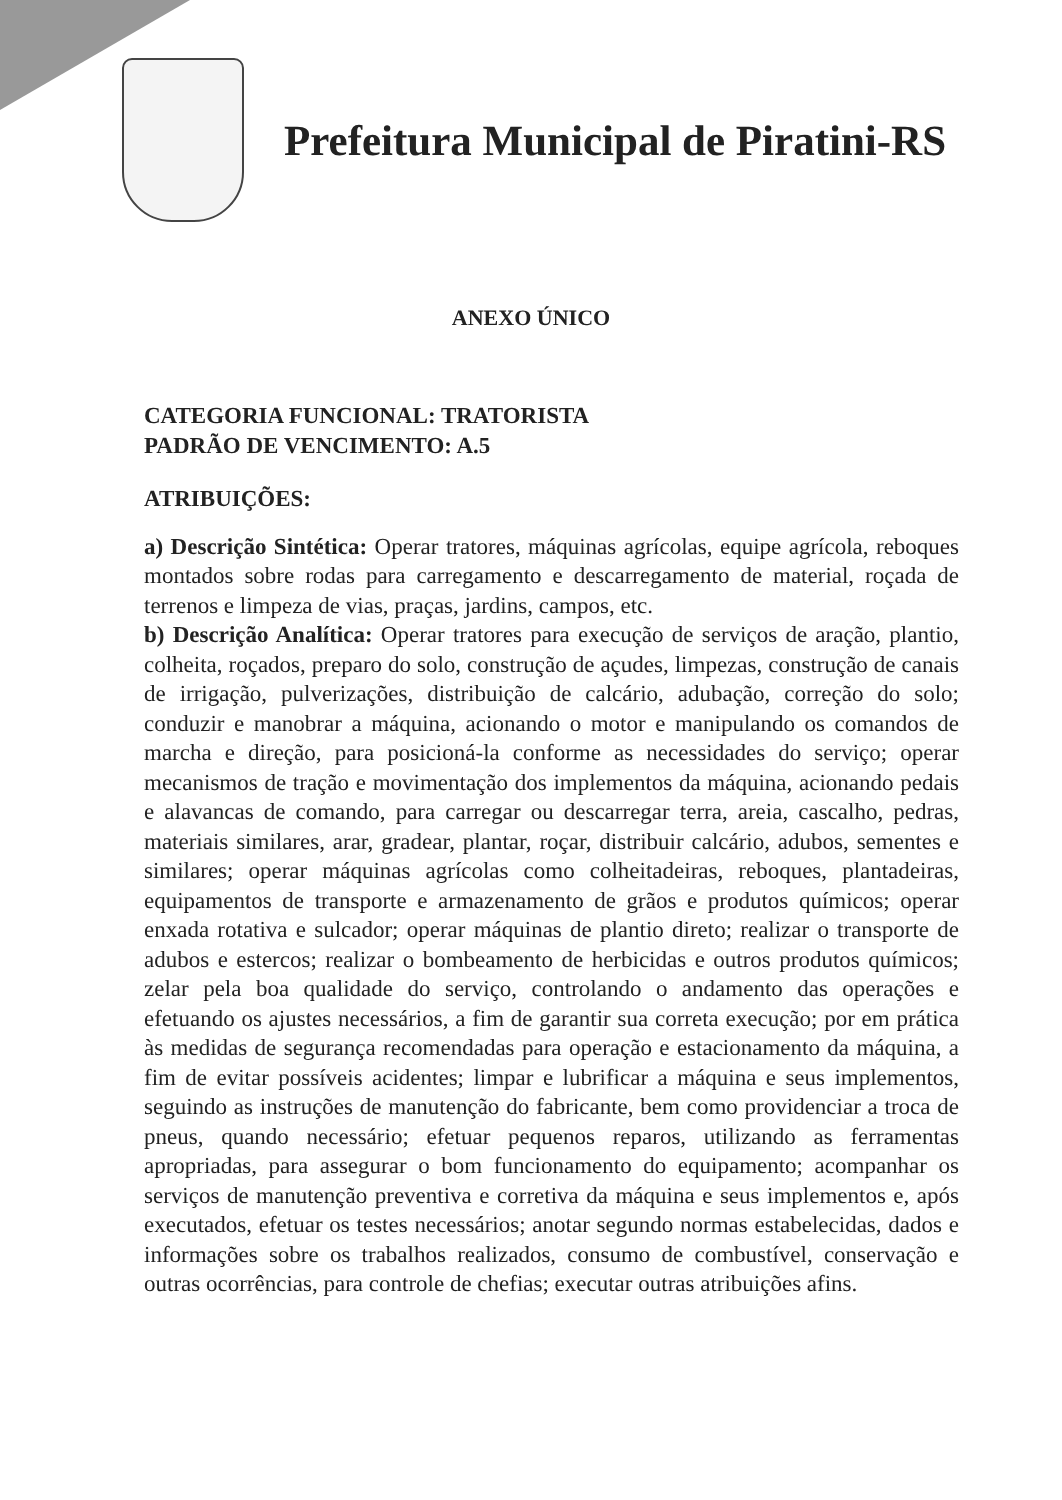Prefeitura Municipal de Piratini-RS
ANEXO ÚNICO
CATEGORIA FUNCIONAL: TRATORISTA
PADRÃO DE VENCIMENTO: A.5
ATRIBUIÇÕES:
a) Descrição Sintética: Operar tratores, máquinas agrícolas, equipe agrícola, reboques montados sobre rodas para carregamento e descarregamento de material, roçada de terrenos e limpeza de vias, praças, jardins, campos, etc.
b) Descrição Analítica: Operar tratores para execução de serviços de aração, plantio, colheita, roçados, preparo do solo, construção de açudes, limpezas, construção de canais de irrigação, pulverizações, distribuição de calcário, adubação, correção do solo; conduzir e manobrar a máquina, acionando o motor e manipulando os comandos de marcha e direção, para posicioná-la conforme as necessidades do serviço; operar mecanismos de tração e movimentação dos implementos da máquina, acionando pedais e alavancas de comando, para carregar ou descarregar terra, areia, cascalho, pedras, materiais similares, arar, gradear, plantar, roçar, distribuir calcário, adubos, sementes e similares; operar máquinas agrícolas como colheitadeiras, reboques, plantadeiras, equipamentos de transporte e armazenamento de grãos e produtos químicos; operar enxada rotativa e sulcador; operar máquinas de plantio direto; realizar o transporte de adubos e estercos; realizar o bombeamento de herbicidas e outros produtos químicos; zelar pela boa qualidade do serviço, controlando o andamento das operações e efetuando os ajustes necessários, a fim de garantir sua correta execução; por em prática às medidas de segurança recomendadas para operação e estacionamento da máquina, a fim de evitar possíveis acidentes; limpar e lubrificar a máquina e seus implementos, seguindo as instruções de manutenção do fabricante, bem como providenciar a troca de pneus, quando necessário; efetuar pequenos reparos, utilizando as ferramentas apropriadas, para assegurar o bom funcionamento do equipamento; acompanhar os serviços de manutenção preventiva e corretiva da máquina e seus implementos e, após executados, efetuar os testes necessários; anotar segundo normas estabelecidas, dados e informações sobre os trabalhos realizados, consumo de combustível, conservação e outras ocorrências, para controle de chefias; executar outras atribuições afins.